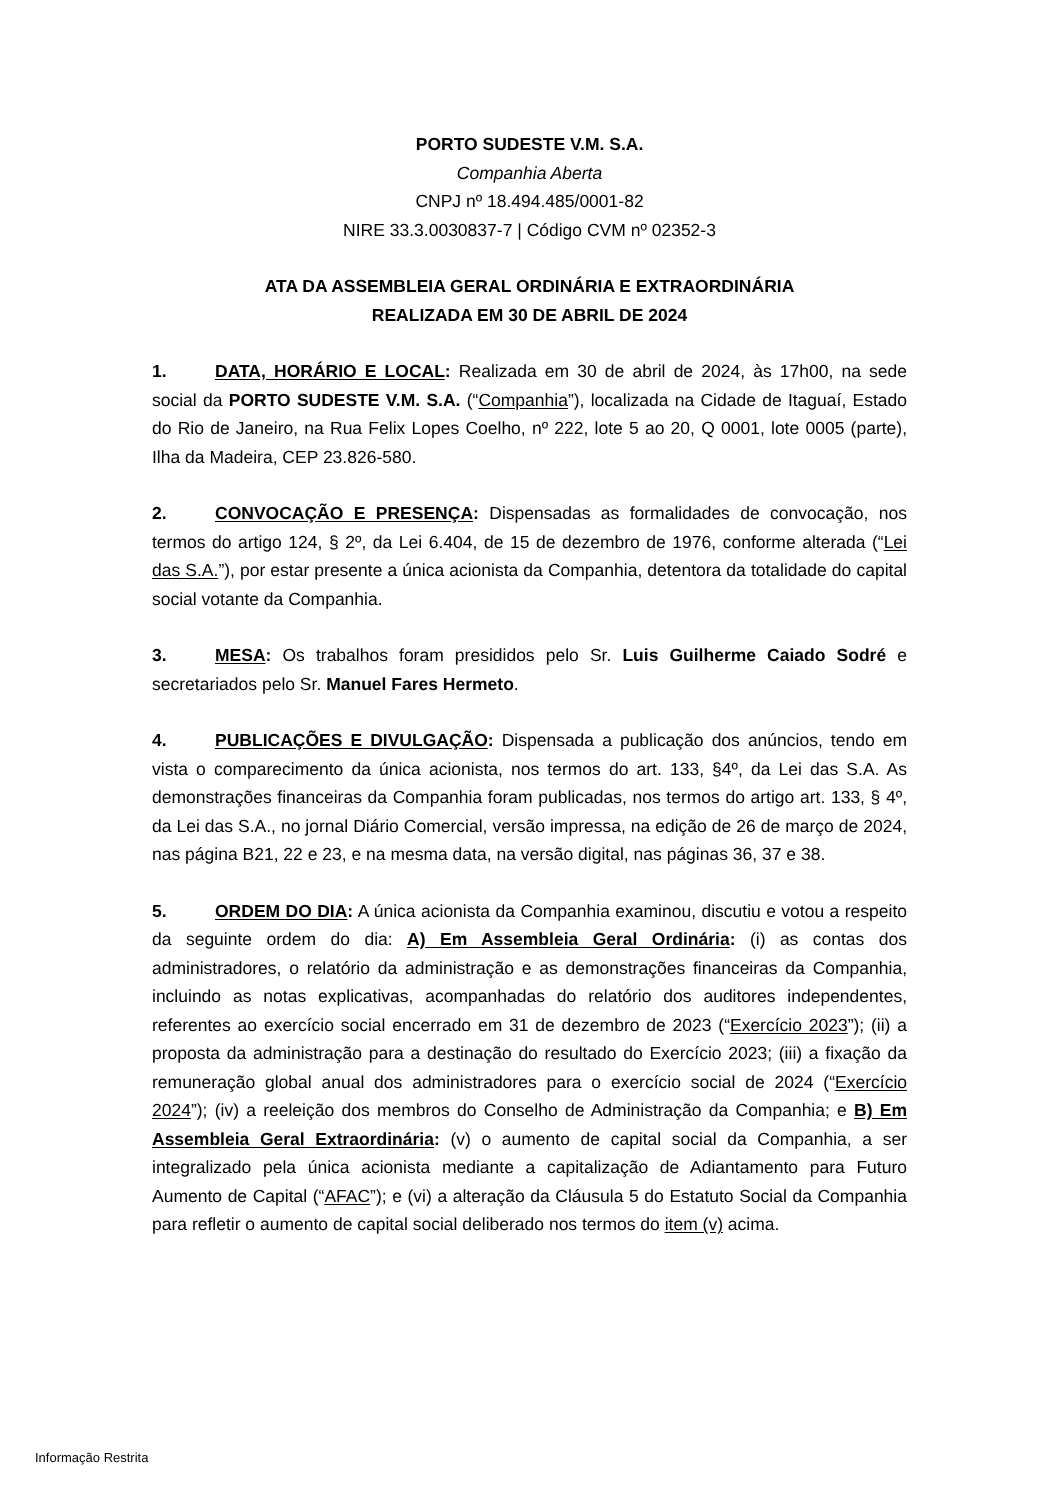PORTO SUDESTE V.M. S.A.
Companhia Aberta
CNPJ nº 18.494.485/0001-82
NIRE 33.3.0030837-7 | Código CVM nº 02352-3
ATA DA ASSEMBLEIA GERAL ORDINÁRIA E EXTRAORDINÁRIA
REALIZADA EM 30 DE ABRIL DE 2024
1. DATA, HORÁRIO E LOCAL: Realizada em 30 de abril de 2024, às 17h00, na sede social da PORTO SUDESTE V.M. S.A. (“Companhia”), localizada na Cidade de Itaguaí, Estado do Rio de Janeiro, na Rua Felix Lopes Coelho, nº 222, lote 5 ao 20, Q 0001, lote 0005 (parte), Ilha da Madeira, CEP 23.826-580.
2. CONVOCAÇÃO E PRESENÇA: Dispensadas as formalidades de convocação, nos termos do artigo 124, § 2º, da Lei 6.404, de 15 de dezembro de 1976, conforme alterada (“Lei das S.A.”), por estar presente a única acionista da Companhia, detentora da totalidade do capital social votante da Companhia.
3. MESA: Os trabalhos foram presididos pelo Sr. Luis Guilherme Caiado Sodré e secretariados pelo Sr. Manuel Fares Hermeto.
4. PUBLICAÇÕES E DIVULGAÇÃO: Dispensada a publicação dos anúncios, tendo em vista o comparecimento da única acionista, nos termos do art. 133, §4º, da Lei das S.A. As demonstrações financeiras da Companhia foram publicadas, nos termos do artigo art. 133, § 4º, da Lei das S.A., no jornal Diário Comercial, versão impressa, na edição de 26 de março de 2024, nas página B21, 22 e 23, e na mesma data, na versão digital, nas páginas 36, 37 e 38.
5. ORDEM DO DIA: A única acionista da Companhia examinou, discutiu e votou a respeito da seguinte ordem do dia: A) Em Assembleia Geral Ordinária: (i) as contas dos administradores, o relatório da administração e as demonstrações financeiras da Companhia, incluindo as notas explicativas, acompanhadas do relatório dos auditores independentes, referentes ao exercício social encerrado em 31 de dezembro de 2023 (“Exercício 2023”); (ii) a proposta da administração para a destinação do resultado do Exercício 2023; (iii) a fixação da remuneração global anual dos administradores para o exercício social de 2024 (“Exercício 2024”); (iv) a reeleição dos membros do Conselho de Administração da Companhia; e B) Em Assembleia Geral Extraordinária: (v) o aumento de capital social da Companhia, a ser integralizado pela única acionista mediante a capitalização de Adiantamento para Futuro Aumento de Capital (“AFAC”); e (vi) a alteração da Cláusula 5 do Estatuto Social da Companhia para refletir o aumento de capital social deliberado nos termos do item (v) acima.
Informação Restrita